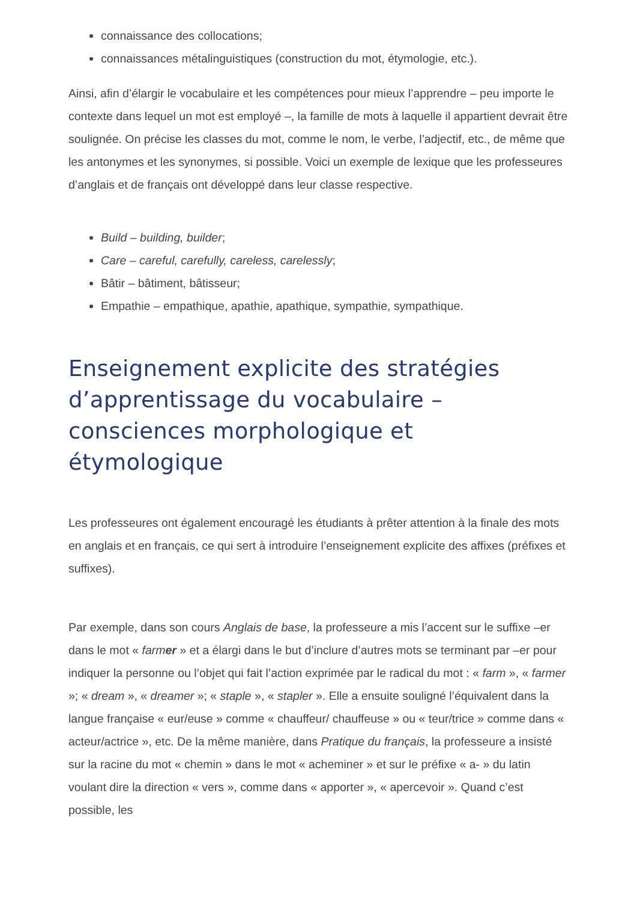connaissance des collocations;
connaissances métalinguistiques (construction du mot, étymologie, etc.).
Ainsi, afin d’élargir le vocabulaire et les compétences pour mieux l’apprendre – peu importe le contexte dans lequel un mot est employé –, la famille de mots à laquelle il appartient devrait être soulignée. On précise les classes du mot, comme le nom, le verbe, l’adjectif, etc., de même que les antonymes et les synonymes, si possible. Voici un exemple de lexique que les professeures d’anglais et de français ont développé dans leur classe respective.
Build – building, builder;
Care – careful, carefully, careless, carelessly;
Bâtir – bâtiment, bâtisseur;
Empathie – empathique, apathie, apathique, sympathie, sympathique.
Enseignement explicite des stratégies d’apprentissage du vocabulaire – consciences morphologique et étymologique
Les professeures ont également encouragé les étudiants à prêter attention à la finale des mots en anglais et en français, ce qui sert à introduire l’enseignement explicite des affixes (préfixes et suffixes).
Par exemple, dans son cours Anglais de base, la professeure a mis l’accent sur le suffixe –er dans le mot « farmer » et a élargi dans le but d’inclure d’autres mots se terminant par –er pour indiquer la personne ou l’objet qui fait l’action exprimée par le radical du mot : « farm », « farmer »; « dream », « dreamer »; « staple », « stapler ». Elle a ensuite souligné l’équivalent dans la langue française « eur/euse » comme « chauffeur/ chauffeuse » ou « teur/trice » comme dans « acteur/actrice », etc. De la même manière, dans Pratique du français, la professeure a insisté sur la racine du mot « chemin » dans le mot « acheminer » et sur le préfixe « a- » du latin voulant dire la direction « vers », comme dans « apporter », « apercevoir ». Quand c’est possible, les